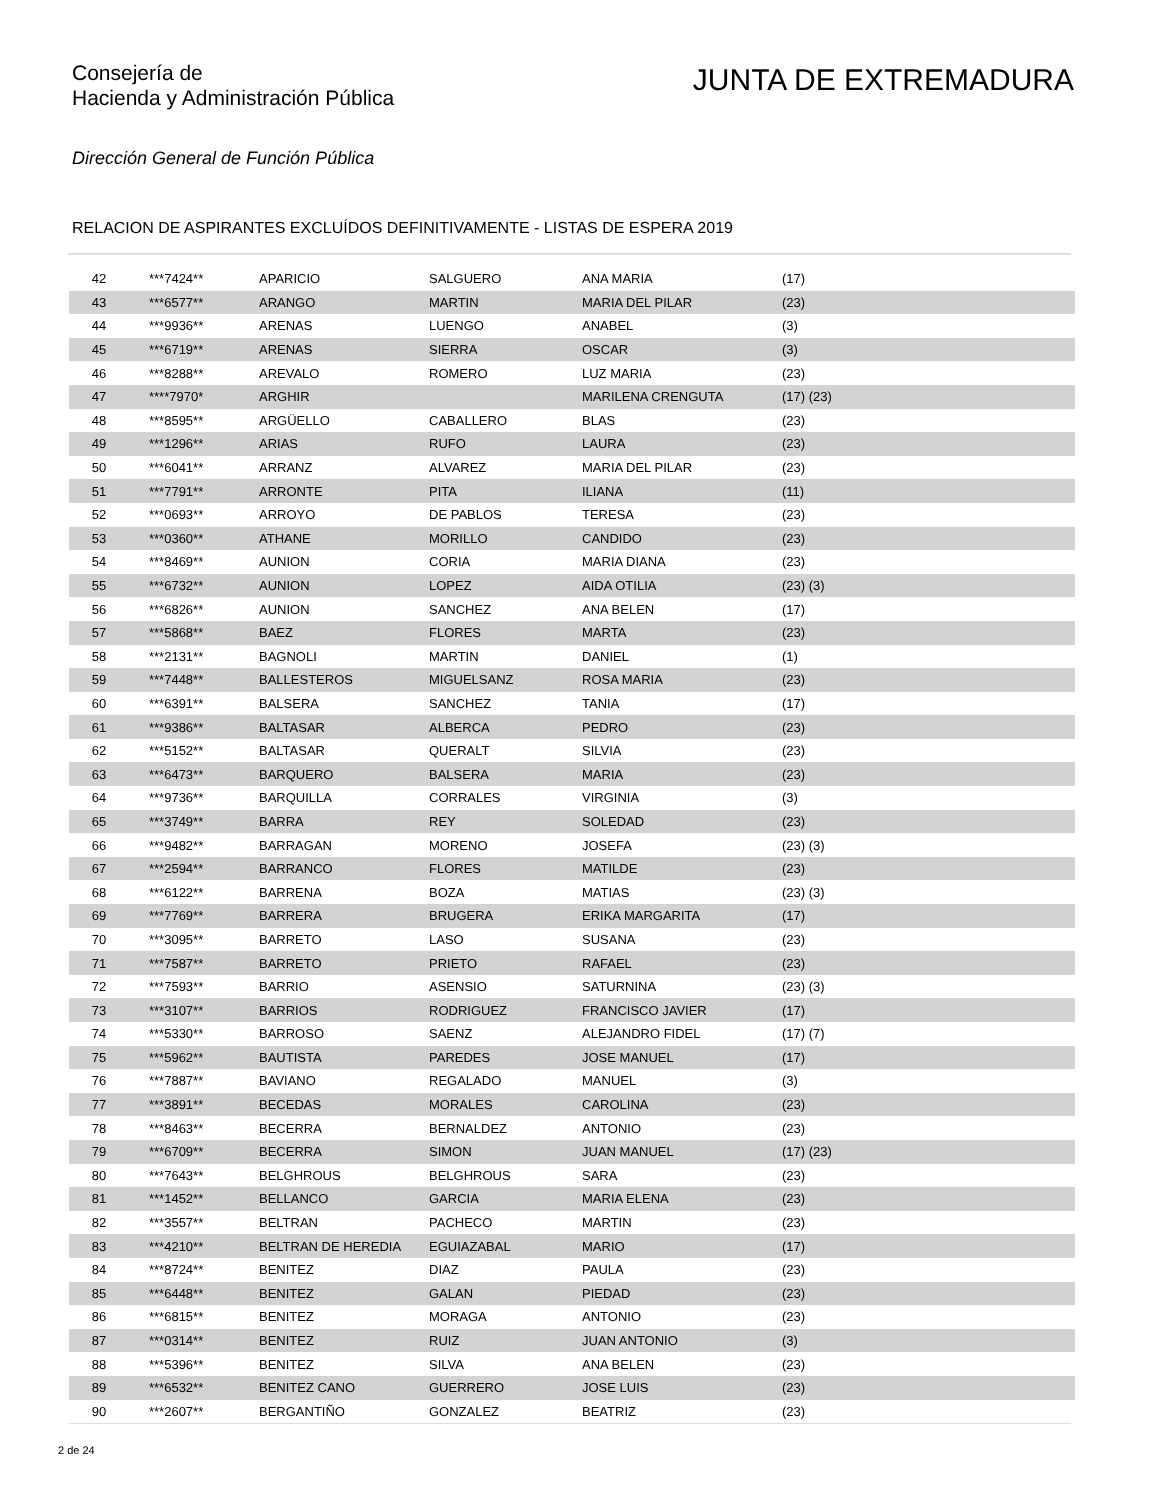Consejería de
Hacienda y Administración Pública
JUNTA DE EXTREMADURA
Dirección General de Función Pública
RELACION DE ASPIRANTES EXCLUÍDOS DEFINITIVAMENTE - LISTAS DE ESPERA 2019
| 42 | ***7424** | APARICIO | SALGUERO | ANA MARIA | (17) |
| 43 | ***6577** | ARANGO | MARTIN | MARIA DEL PILAR | (23) |
| 44 | ***9936** | ARENAS | LUENGO | ANABEL | (3) |
| 45 | ***6719** | ARENAS | SIERRA | OSCAR | (3) |
| 46 | ***8288** | AREVALO | ROMERO | LUZ MARIA | (23) |
| 47 | ****7970* | ARGHIR | | MARILENA CRENGUTA | (17) (23) |
| 48 | ***8595** | ARGÜELLO | CABALLERO | BLAS | (23) |
| 49 | ***1296** | ARIAS | RUFO | LAURA | (23) |
| 50 | ***6041** | ARRANZ | ALVAREZ | MARIA DEL PILAR | (23) |
| 51 | ***7791** | ARRONTE | PITA | ILIANA | (11) |
| 52 | ***0693** | ARROYO | DE PABLOS | TERESA | (23) |
| 53 | ***0360** | ATHANE | MORILLO | CANDIDO | (23) |
| 54 | ***8469** | AUNION | CORIA | MARIA DIANA | (23) |
| 55 | ***6732** | AUNION | LOPEZ | AIDA OTILIA | (23) (3) |
| 56 | ***6826** | AUNION | SANCHEZ | ANA BELEN | (17) |
| 57 | ***5868** | BAEZ | FLORES | MARTA | (23) |
| 58 | ***2131** | BAGNOLI | MARTIN | DANIEL | (1) |
| 59 | ***7448** | BALLESTEROS | MIGUELSANZ | ROSA MARIA | (23) |
| 60 | ***6391** | BALSERA | SANCHEZ | TANIA | (17) |
| 61 | ***9386** | BALTASAR | ALBERCA | PEDRO | (23) |
| 62 | ***5152** | BALTASAR | QUERALT | SILVIA | (23) |
| 63 | ***6473** | BARQUERO | BALSERA | MARIA | (23) |
| 64 | ***9736** | BARQUILLA | CORRALES | VIRGINIA | (3) |
| 65 | ***3749** | BARRA | REY | SOLEDAD | (23) |
| 66 | ***9482** | BARRAGAN | MORENO | JOSEFA | (23) (3) |
| 67 | ***2594** | BARRANCO | FLORES | MATILDE | (23) |
| 68 | ***6122** | BARRENA | BOZA | MATIAS | (23) (3) |
| 69 | ***7769** | BARRERA | BRUGERA | ERIKA MARGARITA | (17) |
| 70 | ***3095** | BARRETO | LASO | SUSANA | (23) |
| 71 | ***7587** | BARRETO | PRIETO | RAFAEL | (23) |
| 72 | ***7593** | BARRIO | ASENSIO | SATURNINA | (23) (3) |
| 73 | ***3107** | BARRIOS | RODRIGUEZ | FRANCISCO JAVIER | (17) |
| 74 | ***5330** | BARROSO | SAENZ | ALEJANDRO FIDEL | (17) (7) |
| 75 | ***5962** | BAUTISTA | PAREDES | JOSE MANUEL | (17) |
| 76 | ***7887** | BAVIANO | REGALADO | MANUEL | (3) |
| 77 | ***3891** | BECEDAS | MORALES | CAROLINA | (23) |
| 78 | ***8463** | BECERRA | BERNALDEZ | ANTONIO | (23) |
| 79 | ***6709** | BECERRA | SIMON | JUAN MANUEL | (17) (23) |
| 80 | ***7643** | BELGHROUS | BELGHROUS | SARA | (23) |
| 81 | ***1452** | BELLANCO | GARCIA | MARIA ELENA | (23) |
| 82 | ***3557** | BELTRAN | PACHECO | MARTIN | (23) |
| 83 | ***4210** | BELTRAN DE HEREDIA | EGUIAZABAL | MARIO | (17) |
| 84 | ***8724** | BENITEZ | DIAZ | PAULA | (23) |
| 85 | ***6448** | BENITEZ | GALAN | PIEDAD | (23) |
| 86 | ***6815** | BENITEZ | MORAGA | ANTONIO | (23) |
| 87 | ***0314** | BENITEZ | RUIZ | JUAN ANTONIO | (3) |
| 88 | ***5396** | BENITEZ | SILVA | ANA BELEN | (23) |
| 89 | ***6532** | BENITEZ CANO | GUERRERO | JOSE LUIS | (23) |
| 90 | ***2607** | BERGANTIÑO | GONZALEZ | BEATRIZ | (23) |
2 de 24